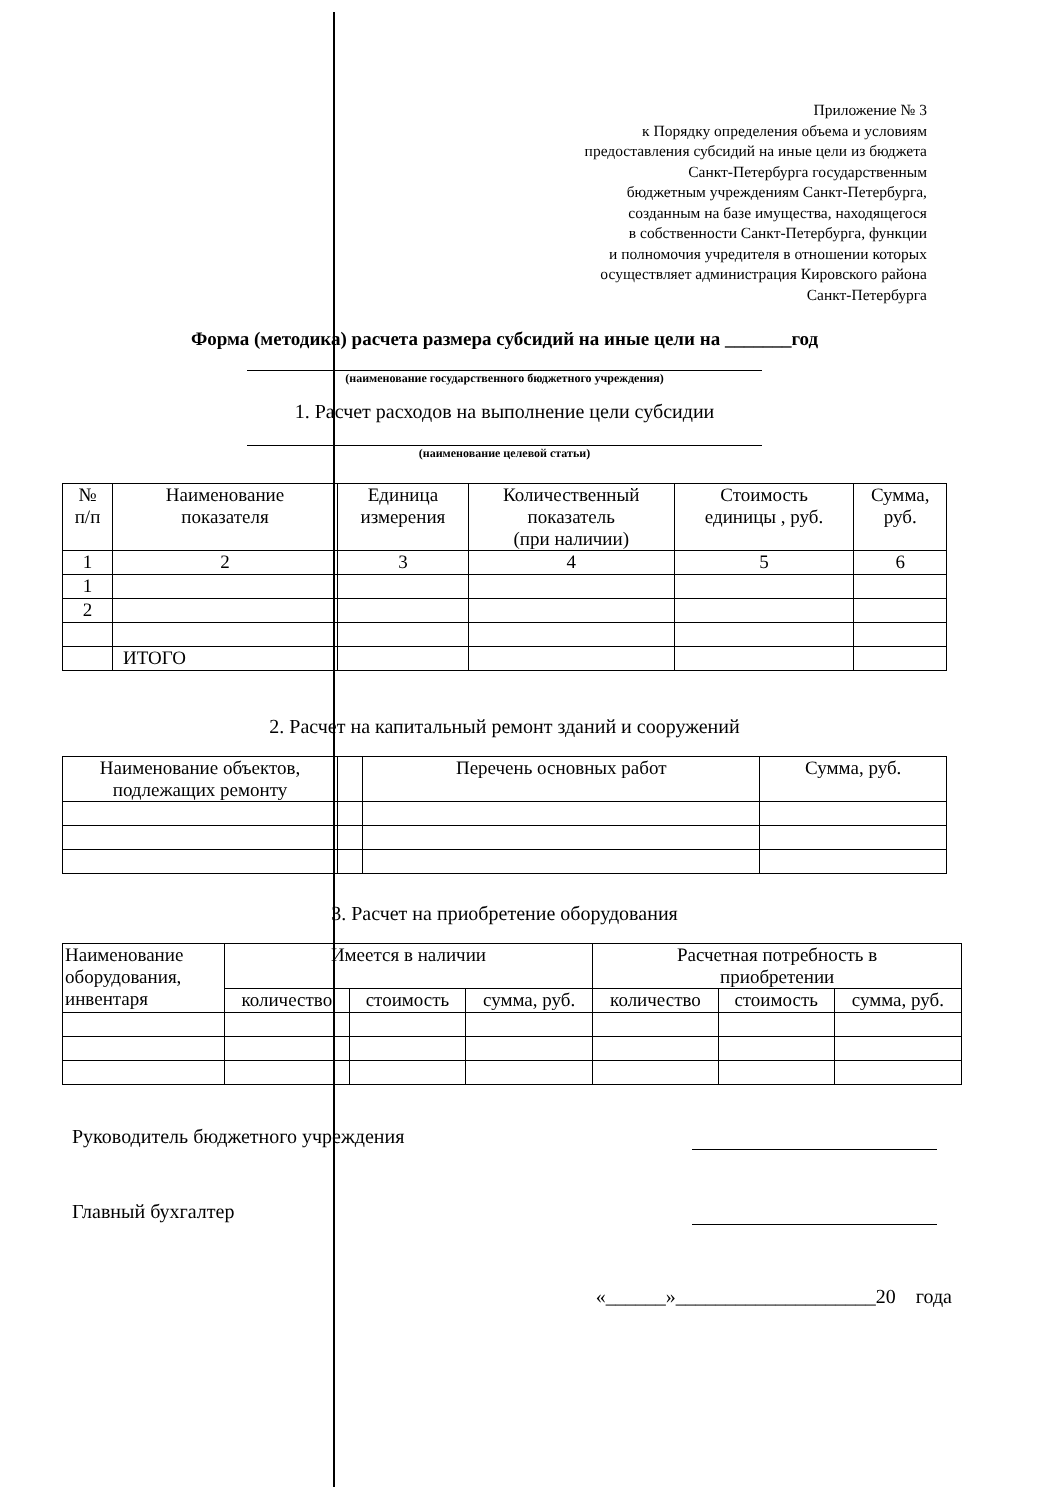Приложение № 3
к Порядку определения объема и условиям
предоставления субсидий на иные цели из бюджета
Санкт-Петербурга государственным
бюджетным учреждениям Санкт-Петербурга,
созданным на базе имущества, находящегося
в собственности Санкт-Петербурга, функции
и полномочия учредителя в отношении которых
осуществляет администрация Кировского района
Санкт-Петербурга
Форма (методика) расчета размера субсидий на иные цели на _______год
(наименование государственного бюджетного учреждения)
1. Расчет расходов на выполнение цели субсидии
(наименование целевой статьи)
| № п/п | Наименование показателя | Единица измерения | Количественный показатель (при наличии) | Стоимость единицы , руб. | Сумма, руб. |
| --- | --- | --- | --- | --- | --- |
| 1 | 2 | 3 | 4 | 5 | 6 |
| 1 | | | | | |
| 2 | | | | | |
| | ИТОГО | | | | |
2. Расчет на капитальный ремонт зданий и сооружений
| Наименование объектов, подлежащих ремонту | | Перечень основных работ | Сумма, руб. |
| --- | --- | --- | --- |
3. Расчет на приобретение оборудования
| Наименование оборудования, инвентаря | Имеется в наличии | | | Расчетная потребность в приобретении | | |
| --- | --- | --- | --- | --- | --- | --- |
| | количество | стоимость | сумма, руб. | количество | стоимость | сумма, руб. |
Руководитель бюджетного учреждения
Главный бухгалтер
«______»____________________20 года